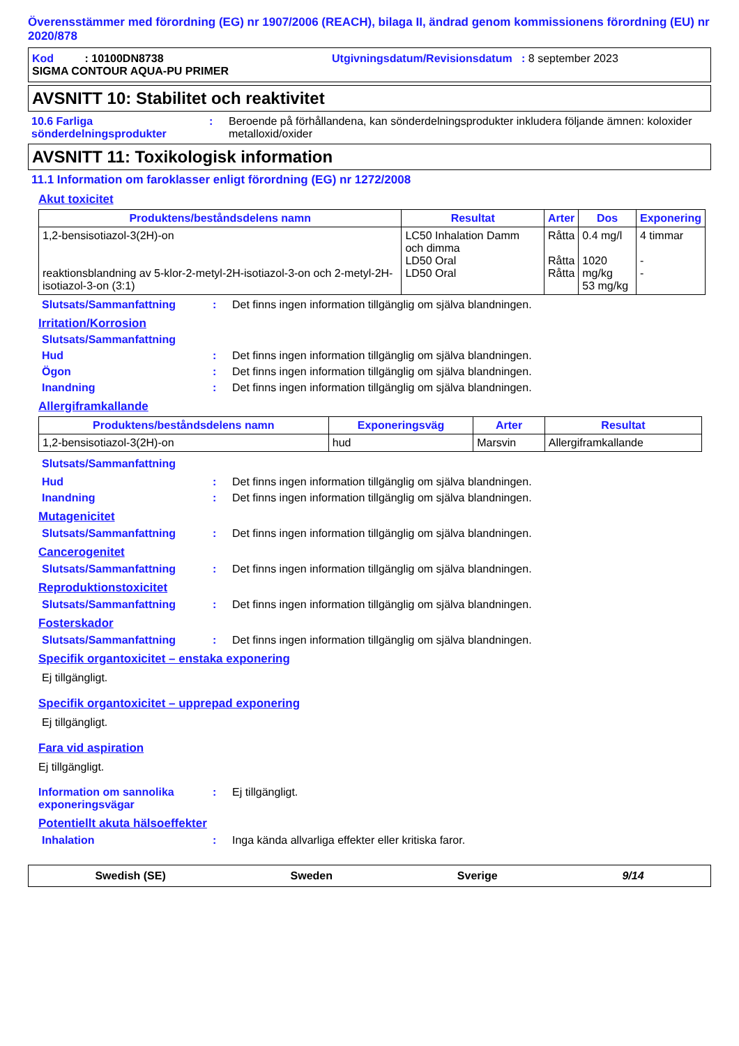Överensstämmer med förordning (EG) nr 1907/2006 (REACH), bilaga II, ändrad genom kommissionens förordning (EU) nr 2020/878
Kod : 10100DN8738 Utgivningsdatum/Revisionsdatum : 8 september 2023
SIGMA CONTOUR AQUA-PU PRIMER
AVSNITT 10: Stabilitet och reaktivitet
10.6 Farliga sönderdelningsprodukter: Beroende på förhållandena, kan sönderdelningsprodukter inkludera följande ämnen: koloxider metalloxid/oxider
AVSNITT 11: Toxikologisk information
11.1 Information om faroklasser enligt förordning (EG) nr 1272/2008
Akut toxicitet
| Produktens/beståndsdelens namn | Resultat | Arter | Dos | Exponering |
| --- | --- | --- | --- | --- |
| 1,2-bensisotiazol-3(2H)-on reaktionsblandning av 5-klor-2-metyl-2H-isotiazol-3-on och 2-metyl-2H-isotiazol-3-on (3:1) | LC50 Inhalation Damm och dimma LD50 Oral LD50 Oral | Råtta Råtta Råtta | 0.4 mg/l 1020 mg/kg 53 mg/kg | 4 timmar - - |
Slutsats/Sammanfattning: Det finns ingen information tillgänglig om själva blandningen.
Irritation/Korrosion
Slutsats/Sammanfattning
Hud: Det finns ingen information tillgänglig om själva blandningen.
Ögon: Det finns ingen information tillgänglig om själva blandningen.
Inandning: Det finns ingen information tillgänglig om själva blandningen.
Allergiframkallande
| Produktens/beståndsdelens namn | Exponeringsväg | Arter | Resultat |
| --- | --- | --- | --- |
| 1,2-bensisotiazol-3(2H)-on | hud | Marsvin | Allergiframkallande |
Slutsats/Sammanfattning
Hud: Det finns ingen information tillgänglig om själva blandningen.
Inandning: Det finns ingen information tillgänglig om själva blandningen.
Mutagenicitet
Slutsats/Sammanfattning: Det finns ingen information tillgänglig om själva blandningen.
Cancerogenitet
Slutsats/Sammanfattning: Det finns ingen information tillgänglig om själva blandningen.
Reproduktionstoxicitet
Slutsats/Sammanfattning: Det finns ingen information tillgänglig om själva blandningen.
Fosterskador
Slutsats/Sammanfattning: Det finns ingen information tillgänglig om själva blandningen.
Specifik organtoxicitet – enstaka exponering
Ej tillgängligt.
Specifik organtoxicitet – upprepad exponering
Ej tillgängligt.
Fara vid aspiration
Ej tillgängligt.
Information om sannolika exponeringsvägar: Ej tillgängligt.
Potentiellt akuta hälsoeffekter
Inhalation: Inga kända allvarliga effekter eller kritiska faror.
Swedish (SE) Sweden Sverige 9/14